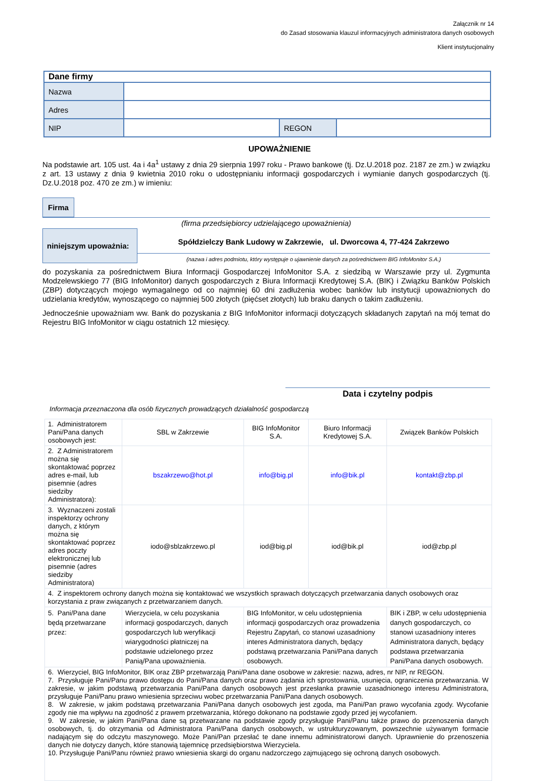Załącznik nr 14
do Zasad stosowania klauzul informacyjnych administratora danych osobowych
Klient instytucjonalny
| Dane firmy | | | |
| Nazwa | | | |
| Adres | | | |
| NIP | | REGON | |
UPOWAŻNIENIE
Na podstawie art. 105 ust. 4a i 4a<sup>1</sup> ustawy z dnia 29 sierpnia 1997 roku - Prawo bankowe (tj. Dz.U.2018 poz. 2187 ze zm.) w związku z art. 13 ustawy z dnia 9 kwietnia 2010 roku o udostępnianiu informacji gospodarczych i wymianie danych gospodarczych (tj. Dz.U.2018 poz. 470 ze zm.) w imieniu:
Firma
(firma przedsiębiorcy udzielającego upoważnienia)
niniejszym upoważnia:
Spółdzielczy Bank Ludowy w Zakrzewie, ul. Dworcowa 4, 77-424 Zakrzewo
(nazwa i adres podmiotu, który występuje o ujawnienie danych za pośrednictwem BIG InfoMonitor S.A.)
do pozyskania za pośrednictwem Biura Informacji Gospodarczej InfoMonitor S.A. z siedzibą w Warszawie przy ul. Zygmunta Modzelewskiego 77 (BIG InfoMonitor) danych gospodarczych z Biura Informacji Kredytowej S.A. (BIK) i Związku Banków Polskich (ZBP) dotyczących mojego wymagalnego od co najmniej 60 dni zadłużenia wobec banków lub instytucji upoważnionych do udzielania kredytów, wynoszącego co najmniej 500 złotych (pięćset złotych) lub braku danych o takim zadłużeniu.
Jednocześnie upoważniam ww. Bank do pozyskania z BIG InfoMonitor informacji dotyczących składanych zapytań na mój temat do Rejestru BIG InfoMonitor w ciągu ostatnich 12 miesięcy.
Data i czytelny podpis
Informacja przeznaczona dla osób fizycznych prowadzących działalność gospodarczą
| 1. Administratorem Pani/Pana danych osobowych jest: | SBL w Zakrzewie | BIG InfoMonitor S.A. | Biuro Informacji Kredytowej S.A. | Związek Banków Polskich |
| 2. Z Administratorem można się skontaktować poprzez adres e-mail, lub pisemnie (adres siedziby Administratora): | bszakrzewo@hot.pl | info@big.pl | info@bik.pl | kontakt@zbp.pl |
| 3. Wyznaczeni zostali inspektorzy ochrony danych, z którym można się skontaktować poprzez adres poczty elektronicznej lub pisemnie (adres siedziby Administratora) | iodo@sblzakrzewo.pl | iod@big.pl | iod@bik.pl | iod@zbp.pl |
| 4. Z inspektorem ochrony danych można się kontaktować we wszystkich sprawach dotyczących przetwarzania danych osobowych oraz korzystania z praw związanych z przetwarzaniem danych. | | | | |
| 5. Pani/Pana dane będą przetwarzane przez: | Wierzyciela, w celu pozyskania informacji gospodarczych, danych gospodarczych lub weryfikacji wiarygodności płatniczej na podstawie udzielonego przez Panią/Pana upoważnienia. | BIG InfoMonitor, w celu udostępnienia informacji gospodarczych oraz prowadzenia Rejestru Zapytań, co stanowi uzasadniony interes Administratora danych, będący podstawą przetwarzania Pani/Pana danych osobowych. | | BIK i ZBP, w celu udostępnienia danych gospodarczych, co stanowi uzasadniony interes Administratora danych, będący podstawa przetwarzania Pani/Pana danych osobowych. |
| 6. Wierzyciel, BIG InfoMonitor, BIK oraz ZBP przetwarzają Pani/Pana dane osobowe w zakresie: nazwa, adres, nr NIP, nr REGON. 7. Przysługuje Pani/Panu prawo dostępu do Pani/Pana danych oraz prawo żądania ich sprostowania, usunięcia, ograniczenia przetwarzania. W zakresie, w jakim podstawą przetwarzania Pani/Pana danych osobowych jest przesłanka prawnie uzasadnionego interesu Administratora, przysługuje Pani/Panu prawo wniesienia sprzeciwu wobec przetwarzania Pani/Pana danych osobowych. 8. W zakresie, w jakim podstawą przetwarzania Pani/Pana danych osobowych jest zgoda, ma Pani/Pan prawo wycofania zgody. Wycofanie zgody nie ma wpływu na zgodność z prawem przetwarzania, którego dokonano na podstawie zgody przed jej wycofaniem. 9. W zakresie, w jakim Pani/Pana dane są przetwarzane na podstawie zgody przysługuje Pani/Panu także prawo do przenoszenia danych osobowych, tj. do otrzymania od Administratora Pani/Pana danych osobowych, w ustrukturyzowanym, powszechnie używanym formacie nadającym się do odczytu maszynowego. Może Pani/Pan przesłać te dane innemu administratorowi danych. Uprawnienie do przenoszenia danych nie dotyczy danych, które stanowią tajemnicę przedsiębiorstwa Wierzyciela. 10. Przysługuje Pani/Panu również prawo wniesienia skargi do organu nadzorczego zajmującego się ochroną danych osobowych. | | | | |